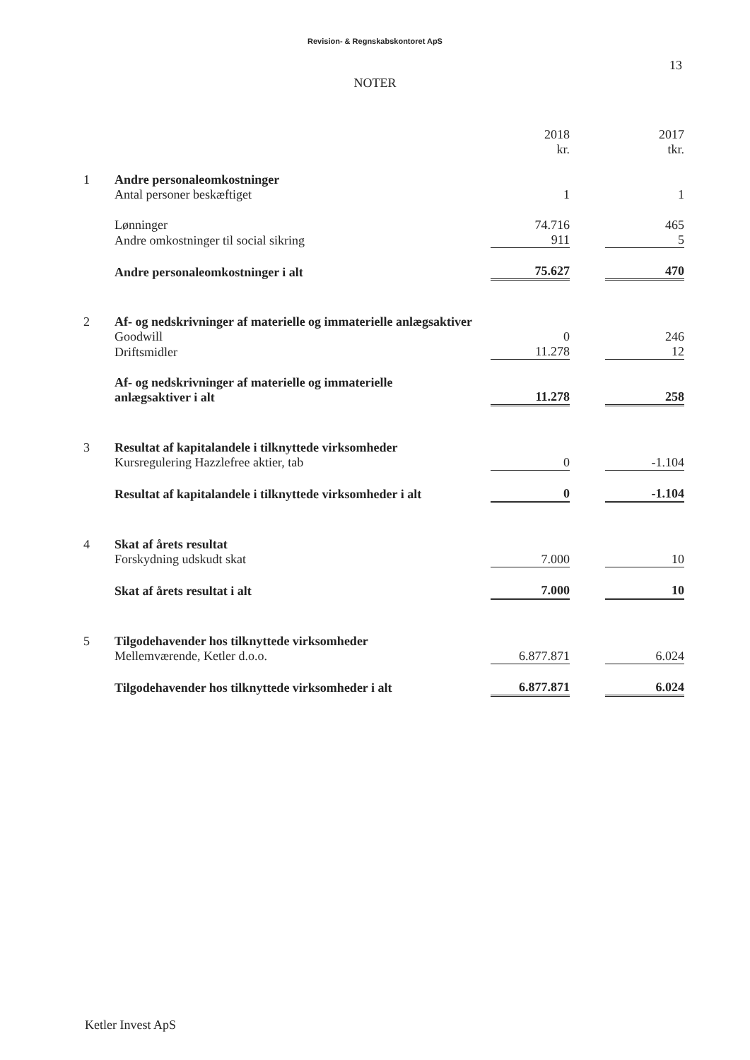Revision- & Regnskabskontoret ApS
13
NOTER
| | | 2018 kr. | | 2017 tkr. |
| --- | --- | --- | --- | --- |
| 1 | Andre personaleomkostninger | | | |
| | Antal personer beskæftiget | 1 | | 1 |
| | Lønninger | 74.716 | | 465 |
| | Andre omkostninger til social sikring | 911 | | 5 |
| | Andre personaleomkostninger i alt | 75.627 | | 470 |
| 2 | Af- og nedskrivninger af materielle og immaterielle anlægsaktiver | | | |
| | Goodwill | 0 | | 246 |
| | Driftsmidler | 11.278 | | 12 |
| | Af- og nedskrivninger af materielle og immaterielle anlægsaktiver i alt | 11.278 | | 258 |
| 3 | Resultat af kapitalandele i tilknyttede virksomheder | | | |
| | Kursregulering Hazzlefree aktier, tab | 0 | | -1.104 |
| | Resultat af kapitalandele i tilknyttede virksomheder i alt | 0 | | -1.104 |
| 4 | Skat af årets resultat | | | |
| | Forskydning udskudt skat | 7.000 | | 10 |
| | Skat af årets resultat i alt | 7.000 | | 10 |
| 5 | Tilgodehavender hos tilknyttede virksomheder | | | |
| | Mellemværende, Ketler d.o.o. | 6.877.871 | | 6.024 |
| | Tilgodehavender hos tilknyttede virksomheder i alt | 6.877.871 | | 6.024 |
Ketler Invest ApS